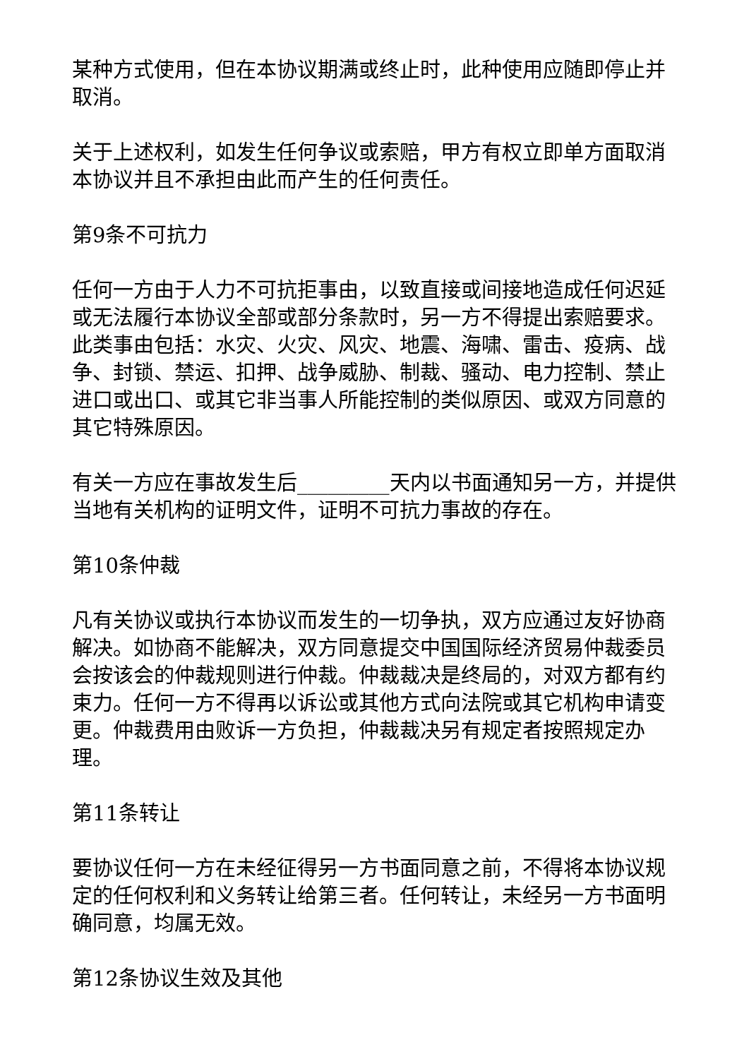某种方式使用，但在本协议期满或终止时，此种使用应随即停止并取消。
关于上述权利，如发生任何争议或索赔，甲方有权立即单方面取消本协议并且不承担由此而产生的任何责任。
第9条不可抗力
任何一方由于人力不可抗拒事由，以致直接或间接地造成任何迟延或无法履行本协议全部或部分条款时，另一方不得提出索赔要求。此类事由包括：水灾、火灾、风灾、地震、海啸、雷击、疫病、战争、封锁、禁运、扣押、战争威胁、制裁、骚动、电力控制、禁止进口或出口、或其它非当事人所能控制的类似原因、或双方同意的其它特殊原因。
有关一方应在事故发生后_________天内以书面通知另一方，并提供当地有关机构的证明文件，证明不可抗力事故的存在。
第10条仲裁
凡有关协议或执行本协议而发生的一切争执，双方应通过友好协商解决。如协商不能解决，双方同意提交中国国际经济贸易仲裁委员会按该会的仲裁规则进行仲裁。仲裁裁决是终局的，对双方都有约束力。任何一方不得再以诉讼或其他方式向法院或其它机构申请变更。仲裁费用由败诉一方负担，仲裁裁决另有规定者按照规定办理。
第11条转让
要协议任何一方在未经征得另一方书面同意之前，不得将本协议规定的任何权利和义务转让给第三者。任何转让，未经另一方书面明确同意，均属无效。
第12条协议生效及其他